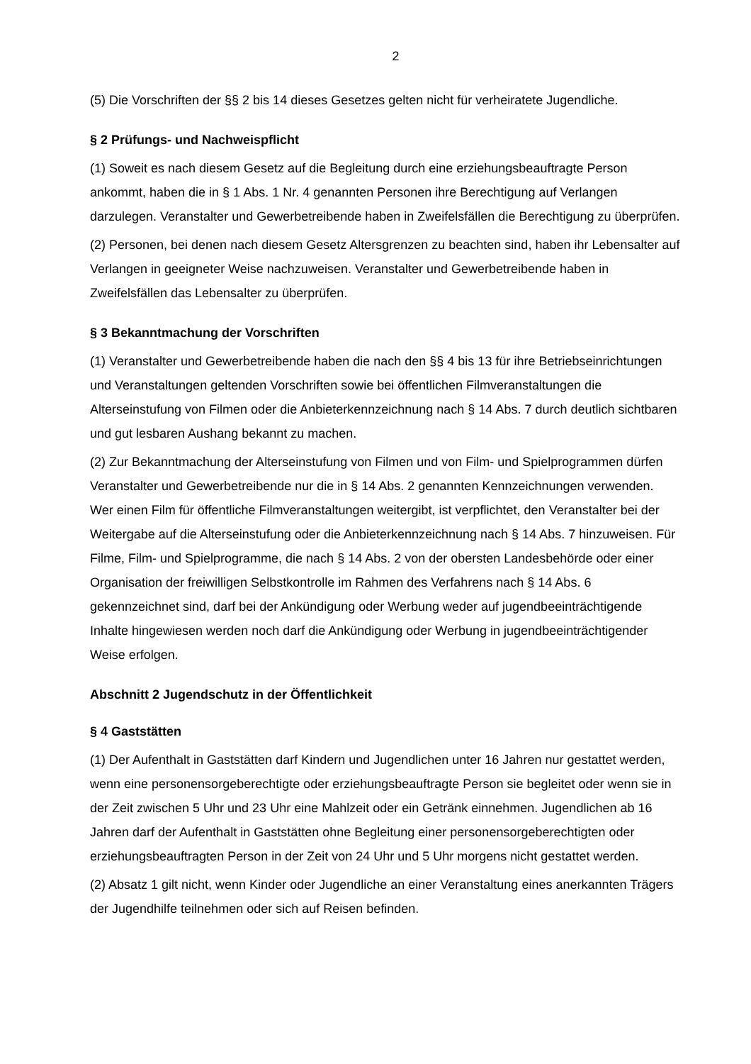2
(5) Die Vorschriften der §§ 2 bis 14 dieses Gesetzes gelten nicht für verheiratete Jugendliche.
§ 2 Prüfungs- und Nachweispflicht
(1) Soweit es nach diesem Gesetz auf die Begleitung durch eine erziehungsbeauftragte Person ankommt, haben die in § 1 Abs. 1 Nr. 4 genannten Personen ihre Berechtigung auf Verlangen darzulegen. Veranstalter und Gewerbetreibende haben in Zweifelsfällen die Berechtigung zu überprüfen.
(2) Personen, bei denen nach diesem Gesetz Altersgrenzen zu beachten sind, haben ihr Lebensalter auf Verlangen in geeigneter Weise nachzuweisen. Veranstalter und Gewerbetreibende haben in Zweifelsfällen das Lebensalter zu überprüfen.
§ 3 Bekanntmachung der Vorschriften
(1) Veranstalter und Gewerbetreibende haben die nach den §§ 4 bis 13 für ihre Betriebseinrichtungen und Veranstaltungen geltenden Vorschriften sowie bei öffentlichen Filmveranstaltungen die Alterseinstufung von Filmen oder die Anbieterkennzeichnung nach § 14 Abs. 7 durch deutlich sichtbaren und gut lesbaren Aushang bekannt zu machen.
(2) Zur Bekanntmachung der Alterseinstufung von Filmen und von Film- und Spielprogrammen dürfen Veranstalter und Gewerbetreibende nur die in § 14 Abs. 2 genannten Kennzeichnungen verwenden. Wer einen Film für öffentliche Filmveranstaltungen weitergibt, ist verpflichtet, den Veranstalter bei der Weitergabe auf die Alterseinstufung oder die Anbieterkennzeichnung nach § 14 Abs. 7 hinzuweisen. Für Filme, Film- und Spielprogramme, die nach § 14 Abs. 2 von der obersten Landesbehörde oder einer Organisation der freiwilligen Selbstkontrolle im Rahmen des Verfahrens nach § 14 Abs. 6 gekennzeichnet sind, darf bei der Ankündigung oder Werbung weder auf jugendbeeinträchtigende Inhalte hingewiesen werden noch darf die Ankündigung oder Werbung in jugendbeeinträchtigender Weise erfolgen.
Abschnitt 2 Jugendschutz in der Öffentlichkeit
§ 4 Gaststätten
(1) Der Aufenthalt in Gaststätten darf Kindern und Jugendlichen unter 16 Jahren nur gestattet werden, wenn eine personensorgeberechtigte oder erziehungsbeauftragte Person sie begleitet oder wenn sie in der Zeit zwischen 5 Uhr und 23 Uhr eine Mahlzeit oder ein Getränk einnehmen. Jugendlichen ab 16 Jahren darf der Aufenthalt in Gaststätten ohne Begleitung einer personensorgeberechtigten oder erziehungsbeauftragten Person in der Zeit von 24 Uhr und 5 Uhr morgens nicht gestattet werden.
(2) Absatz 1 gilt nicht, wenn Kinder oder Jugendliche an einer Veranstaltung eines anerkannten Trägers der Jugendhilfe teilnehmen oder sich auf Reisen befinden.